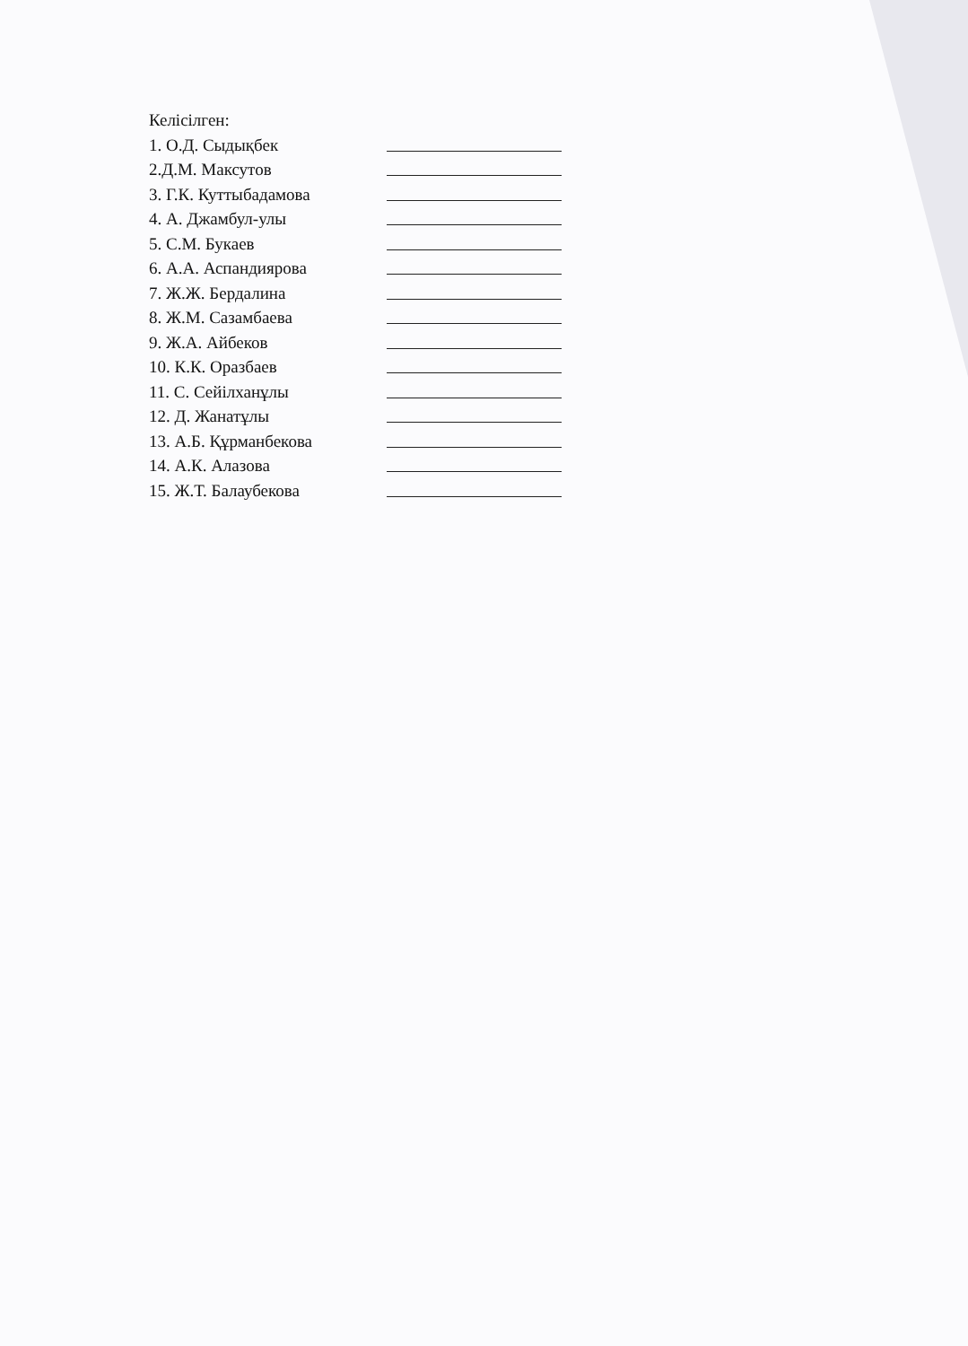Келісілген:
1. О.Д. Сыдықбек
2.Д.М. Максутов
3. Г.К. Куттыбадамова
4. А. Джамбул-улы
5. С.М. Букаев
6. А.А. Аспандиярова
7. Ж.Ж. Бердалина
8. Ж.М. Сазамбаева
9. Ж.А. Айбеков
10. К.К. Оразбаев
11. С. Сейілханұлы
12. Д. Жанатұлы
13. А.Б. Құрманбекова
14. А.К. Алазова
15. Ж.Т. Балаубекова